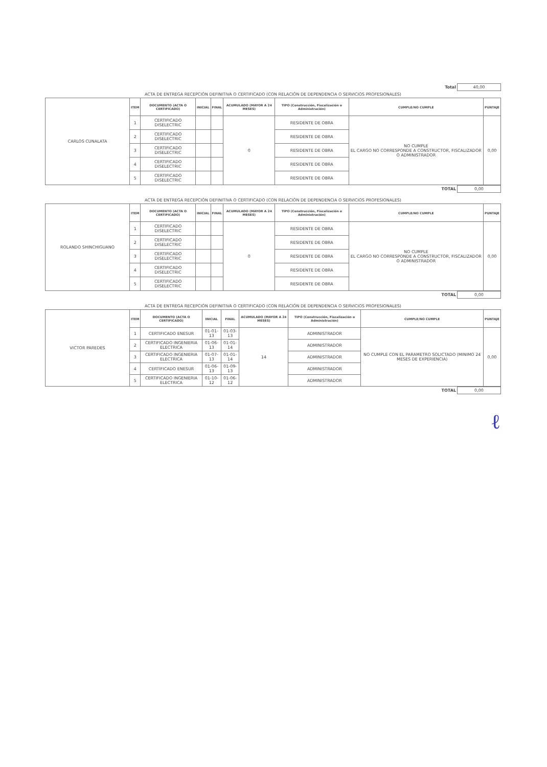| Total | 40,00 |
| ACTA DE ENTREGA RECEPCIÓN DEFINITIVA O CERTIFICADO (CON RELACIÓN DE DEPENDENCIA O SERVICIOS PROFESIONALES) | | | | | | | | |
| CARLOS CUNALATA | ITEM | DOCUMENTO (ACTA O CERTIFICADO) | INICIAL | FINAL | ACUMULADO (MAYOR A 24 MESES) | TIPO (Construcción, Fiscalización o Administración) | CUMPLE/NO CUMPLE | PUNTAJE |
| | 1 | CERTIFICADO DISELECTRIC | | | 0 | RESIDENTE DE OBRA | NO CUMPLE EL CARGO NO CORRESPONDE A CONSTRUCTOR, FISCALIZADOR O ADMINISTRADOR | 0,00 |
| | 2 | CERTIFICADO DISELECTRIC | | | | RESIDENTE DE OBRA | | |
| | 3 | CERTIFICADO DISELECTRIC | | | | RESIDENTE DE OBRA | | |
| | 4 | CERTIFICADO DISELECTRIC | | | | RESIDENTE DE OBRA | | |
| | 5 | CERTIFICADO DISELECTRIC | | | | RESIDENTE DE OBRA | | |
| TOTAL | 0,00 |
| ACTA DE ENTREGA RECEPCIÓN DEFINITIVA O CERTIFICADO (CON RELACIÓN DE DEPENDENCIA O SERVICIOS PROFESIONALES) | | | | | | | | |
| ROLANDO SHINCHIGUANO | ITEM | DOCUMENTO (ACTA O CERTIFICADO) | INICIAL | FINAL | ACUMULADO (MAYOR A 24 MESES) | TIPO (Construcción, Fiscalización o Administración) | CUMPLE/NO CUMPLE | PUNTAJE |
| | 1 | CERTIFICADO DISELECTRIC | | | 0 | RESIDENTE DE OBRA | NO CUMPLE EL CARGO NO CORRESPONDE A CONSTRUCTOR, FISCALIZADOR O ADMINISTRADOR | 0,00 |
| | 2 | CERTIFICADO DISELECTRIC | | | | RESIDENTE DE OBRA | | |
| | 3 | CERTIFICADO DISELECTRIC | | | | RESIDENTE DE OBRA | | |
| | 4 | CERTIFICADO DISELECTRIC | | | | RESIDENTE DE OBRA | | |
| | 5 | CERTIFICADO DISELECTRIC | | | | RESIDENTE DE OBRA | | |
| TOTAL | 0,00 |
| ACTA DE ENTREGA RECEPCIÓN DEFINITIVA O CERTIFICADO (CON RELACIÓN DE DEPENDENCIA O SERVICIOS PROFESIONALES) | | | | | | | | |
| VICTOR PAREDES | ITEM | DOCUMENTO (ACTA O CERTIFICADO) | INICIAL | FINAL | ACUMULADO (MAYOR A 24 MESES) | TIPO (Construcción, Fiscalización o Administración) | CUMPLE/NO CUMPLE | PUNTAJE |
| | 1 | CERTIFICADO ENESUR | 01-01-13 | 01-03-13 | 14 | ADMINISTRADOR | NO CUMPLE CON EL PARAMETRO SOLICTADO (MINIMO 24 MESES DE EXPERIENCIA) | 0,00 |
| | 2 | CERTIFICADO INGENIERIA ELECTRICA | 01-06-13 | 01-01-14 | | ADMINISTRADOR | | |
| | 3 | CERTIFICADO INGENIERIA ELECTRICA | 01-07-13 | 01-01-14 | | ADMINISTRADOR | | |
| | 4 | CERTIFICADO ENESUR | 01-06-13 | 01-09-13 | | ADMINISTRADOR | | |
| | 5 | CERTIFICADO INGENIERIA ELECTRICA | 01-10-12 | 01-06-12 | | ADMINISTRADOR | | |
| TOTAL | 0,00 |
ℓ